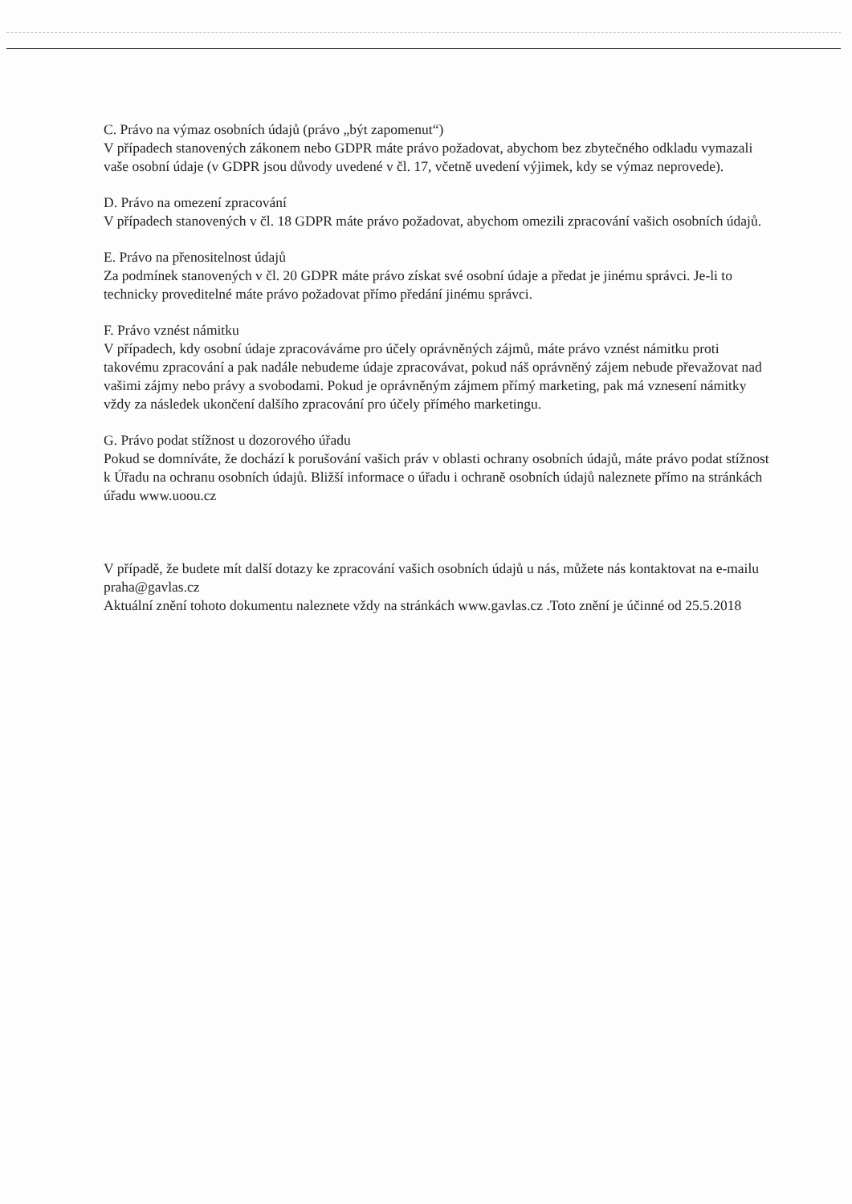C. Právo na výmaz osobních údajů (právo „být zapomenut“)
V případech stanovených zákonem nebo GDPR máte právo požadovat, abychom bez zbytečného odkladu vymazali vaše osobní údaje (v GDPR jsou důvody uvedené v čl. 17, včetně uvedení výjimek, kdy se výmaz neprovede).
D. Právo na omezení zpracování
V případech stanovených v čl. 18 GDPR máte právo požadovat, abychom omezili zpracování vašich osobních údajů.
E. Právo na přenositelnost údajů
Za podmínek stanovených v čl. 20 GDPR máte právo získat své osobní údaje a předat je jinému správci. Je-li to technicky proveditelné máte právo požadovat přímo předání jinému správci.
F. Právo vznést námitku
V případech, kdy osobní údaje zpracováváme pro účely oprávněných zájmů, máte právo vznést námitku proti takovému zpracování a pak nadále nebudeme údaje zpracovávat, pokud náš oprávněný zájem nebude převažovat nad vašimi zájmy nebo právy a svobodami. Pokud je oprávněným zájmem přímý marketing, pak má vznesení námitky vždy za následek ukončení dalšího zpracování pro účely přímého marketingu.
G. Právo podat stížnost u dozorového úřadu
Pokud se domníváte, že dochází k porušování vašich práv v oblasti ochrany osobních údajů, máte právo podat stížnost k Úřadu na ochranu osobních údajů. Bližší informace o úřadu i ochraně osobních údajů naleznete přímo na stránkách úřadu www.uoou.cz
V případě, že budete mít další dotazy ke zpracování vašich osobních údajů u nás, můžete nás kontaktovat na e-mailu praha@gavlas.cz
Aktuální znění tohoto dokumentu naleznete vždy na stránkách www.gavlas.cz .Toto znění je účinné od 25.5.2018